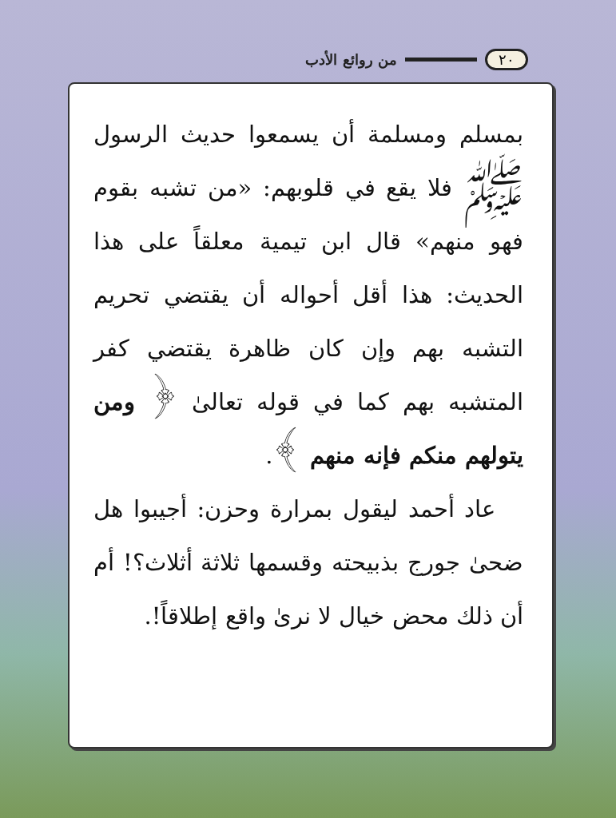٢٠ من روائع الأدب
بمسلم ومسلمة أن يسمعوا حديث الرسول ﷺ فلا يقع في قلوبهم: «من تشبه بقوم فهو منهم» قال ابن تيمية معلقاً على هذا الحديث: هذا أقل أحواله أن يقتضي تحريم التشبه بهم وإن كان ظاهرة يقتضي كفر المتشبه بهم كما في قوله تعالىٰ ﴿ ومن يتولهم منكم فإنه منهم ﴾.
عاد أحمد ليقول بمرارة وحزن: أجيبوا هل ضحىٰ جورج بذبيحته وقسمها ثلاثة أثلاث؟! أم أن ذلك محض خيال لا نرىٰ واقع إطلاقاً!.